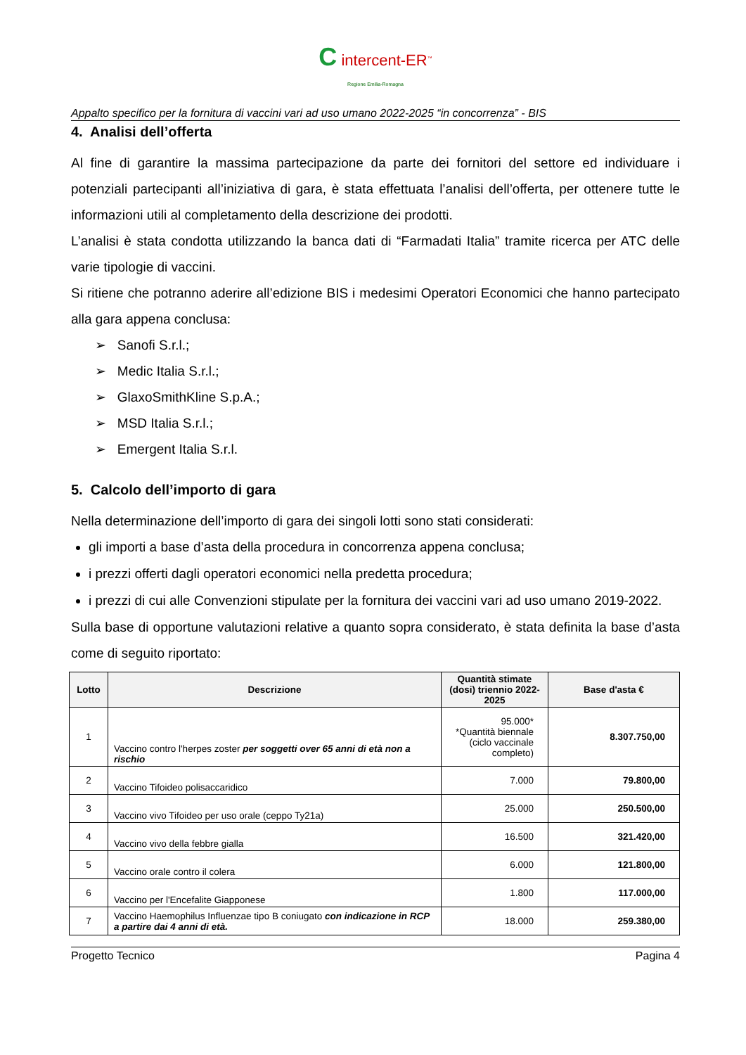C intercent-ER<sup>™</sup>
Regione Emilia-Romagna
Appalto specifico per la fornitura di vaccini vari ad uso umano 2022-2025 “in concorrenza” - BIS
4. Analisi dell’offerta
Al fine di garantire la massima partecipazione da parte dei fornitori del settore ed individuare i potenziali partecipanti all’iniziativa di gara, è stata effettuata l’analisi dell’offerta, per ottenere tutte le informazioni utili al completamento della descrizione dei prodotti.
L’analisi è stata condotta utilizzando la banca dati di “Farmadati Italia” tramite ricerca per ATC delle varie tipologie di vaccini.
Si ritiene che potranno aderire all’edizione BIS i medesimi Operatori Economici che hanno partecipato alla gara appena conclusa:
➢ Sanofi S.r.l.;
➢ Medic Italia S.r.l.;
➢ GlaxoSmithKline S.p.A.;
➢ MSD Italia S.r.l.;
➢ Emergent Italia S.r.l.
5. Calcolo dell’importo di gara
Nella determinazione dell’importo di gara dei singoli lotti sono stati considerati:
gli importi a base d’asta della procedura in concorrenza appena conclusa;
i prezzi offerti dagli operatori economici nella predetta procedura;
i prezzi di cui alle Convenzioni stipulate per la fornitura dei vaccini vari ad uso umano 2019-2022.
Sulla base di opportune valutazioni relative a quanto sopra considerato, è stata definita la base d’asta come di seguito riportato:
| Lotto | Descrizione | Quantità stimate (dosi) triennio 2022-2025 | Base d'asta € |
| --- | --- | --- | --- |
| 1 | Vaccino contro l'herpes zoster per soggetti over 65 anni di età non a rischio | 95.000* *Quantità biennale (ciclo vaccinale completo) | 8.307.750,00 |
| 2 | Vaccino Tifoideo polisaccaridico | 7.000 | 79.800,00 |
| 3 | Vaccino vivo Tifoideo per uso orale (ceppo Ty21a) | 25.000 | 250.500,00 |
| 4 | Vaccino vivo della febbre gialla | 16.500 | 321.420,00 |
| 5 | Vaccino orale contro il colera | 6.000 | 121.800,00 |
| 6 | Vaccino per l'Encefalite Giapponese | 1.800 | 117.000,00 |
| 7 | Vaccino Haemophilus Influenzae tipo B coniugato con indicazione in RCP a partire dai 4 anni di età. | 18.000 | 259.380,00 |
Progetto Tecnico Pagina 4